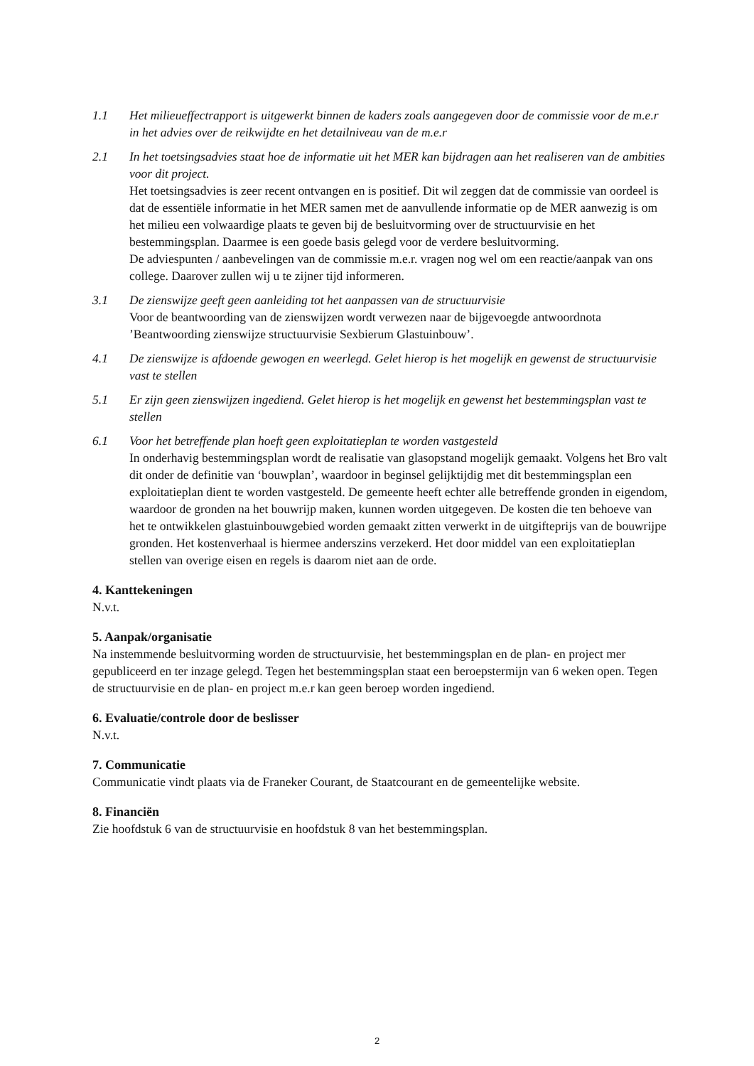1.1 Het milieueffectrapport is uitgewerkt binnen de kaders zoals aangegeven door de commissie voor de m.e.r in het advies over de reikwijdte en het detailniveau van de m.e.r
2.1 In het toetsingsadvies staat hoe de informatie uit het MER kan bijdragen aan het realiseren van de ambities voor dit project.
Het toetsingsadvies is zeer recent ontvangen en is positief. Dit wil zeggen dat de commissie van oordeel is dat de essentiële informatie in het MER samen met de aanvullende informatie op de MER aanwezig is om het milieu een volwaardige plaats te geven bij de besluitvorming over de structuurvisie en het bestemmingsplan. Daarmee is een goede basis gelegd voor de verdere besluitvorming.
De adviespunten / aanbevelingen van de commissie m.e.r. vragen nog wel om een reactie/aanpak van ons college. Daarover zullen wij u te zijner tijd informeren.
3.1 De zienswijze geeft geen aanleiding tot het aanpassen van de structuurvisie
Voor de beantwoording van de zienswijzen wordt verwezen naar de bijgevoegde antwoordnota ’Beantwoording zienswijze structuurvisie Sexbierum Glastuinbouw’.
4.1 De zienswijze is afdoende gewogen en weerlegd. Gelet hierop is het mogelijk en gewenst de structuurvisie vast te stellen
5.1 Er zijn geen zienswijzen ingediend. Gelet hierop is het mogelijk en gewenst het bestemmingsplan vast te stellen
6.1 Voor het betreffende plan hoeft geen exploitatieplan te worden vastgesteld
In onderhavig bestemmingsplan wordt de realisatie van glasopstand mogelijk gemaakt. Volgens het Bro valt dit onder de definitie van ‘bouwplan’, waardoor in beginsel gelijktijdig met dit bestemmingsplan een exploitatieplan dient te worden vastgesteld. De gemeente heeft echter alle betreffende gronden in eigendom, waardoor de gronden na het bouwrijp maken, kunnen worden uitgegeven. De kosten die ten behoeve van het te ontwikkelen glastuinbouwgebied worden gemaakt zitten verwerkt in de uitgifteprijs van de bouwrijpe gronden. Het kostenverhaal is hiermee anderszins verzekerd. Het door middel van een exploitatieplan stellen van overige eisen en regels is daarom niet aan de orde.
4. Kanttekeningen
N.v.t.
5. Aanpak/organisatie
Na instemmende besluitvorming worden de structuurvisie, het bestemmingsplan en de plan- en project mer gepubliceerd en ter inzage gelegd. Tegen het bestemmingsplan staat een beroepstermijn van 6 weken open. Tegen de structuurvisie en de plan- en project m.e.r kan geen beroep worden ingediend.
6. Evaluatie/controle door de beslisser
N.v.t.
7. Communicatie
Communicatie vindt plaats via de Franeker Courant, de Staatcourant en de gemeentelijke website.
8. Financiën
Zie hoofdstuk 6 van de structuurvisie en hoofdstuk 8 van het bestemmingsplan.
2